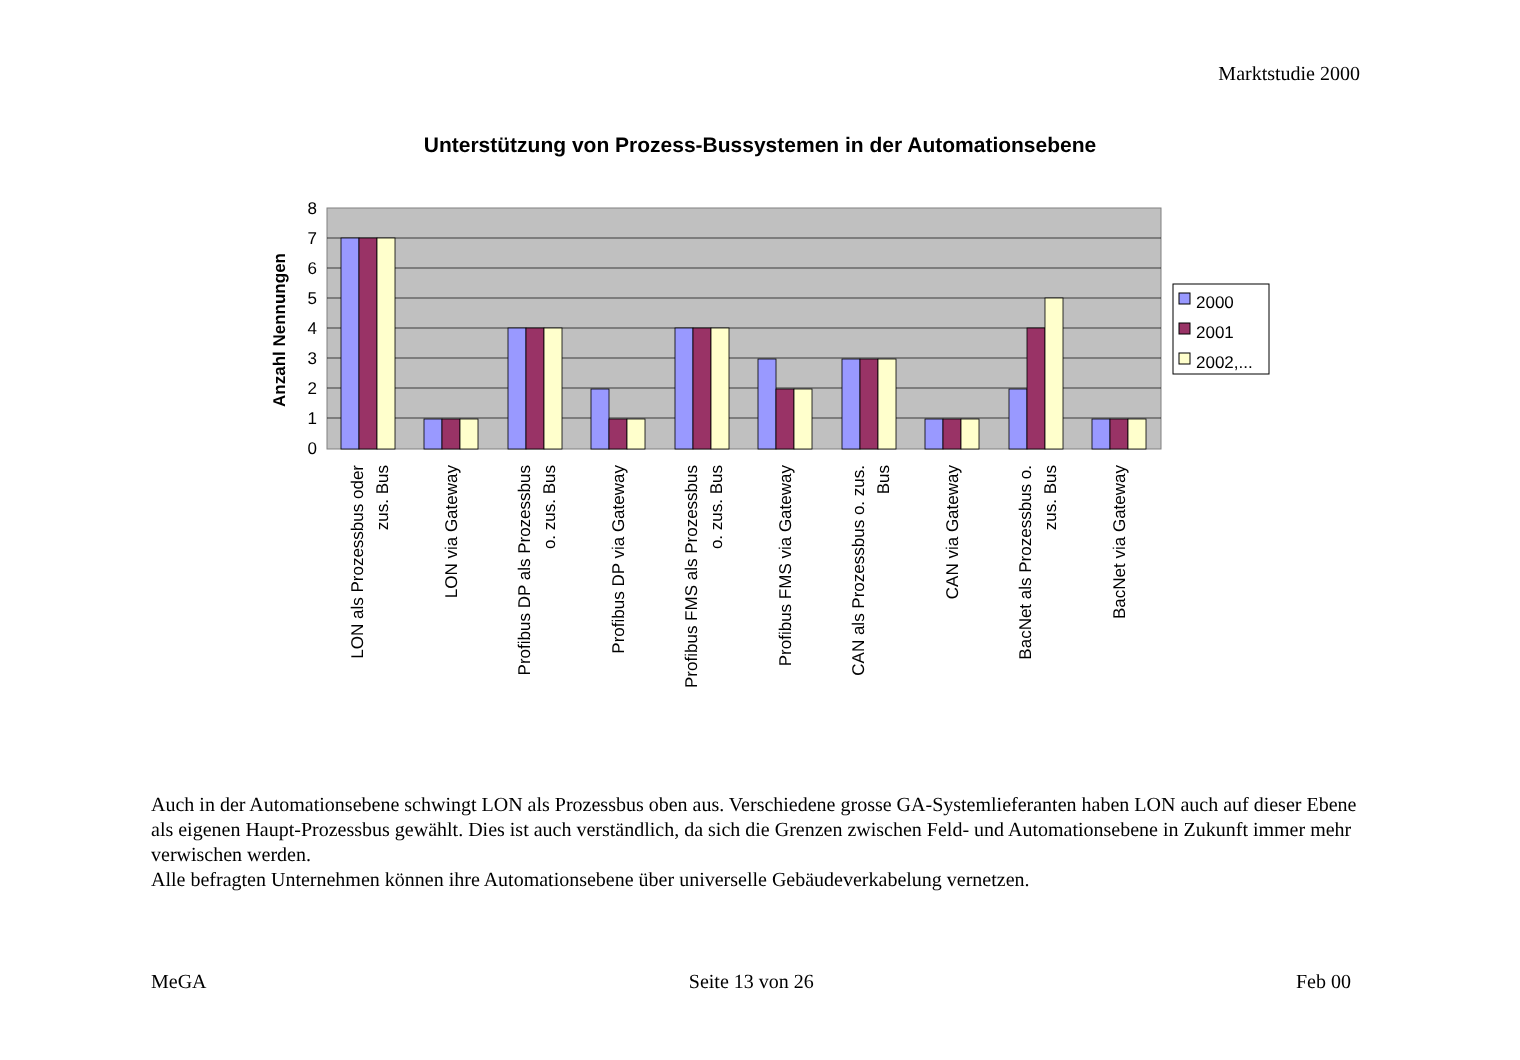Marktstudie 2000
Unterstützung von Prozess-Bussystemen in der Automationsebene
8
7
6
5
4
3
2
1
0
Anzahl Nennungen
LON als Prozessbus oder
zus. Bus
LON via Gateway
Profibus DP als Prozessbus
o. zus. Bus
Profibus DP via Gateway
Profibus FMS als Prozessbus
o. zus. Bus
Profibus FMS via Gateway
CAN als Prozessbus o. zus.
Bus
CAN via Gateway
BacNet als Prozessbus o.
zus. Bus
BacNet via Gateway
2000
2001
2002,...
Auch in der Automationsebene schwingt LON als Prozessbus oben aus. Verschiedene grosse GA-Systemlieferanten haben LON auch auf dieser Ebene als eigenen Haupt-Prozessbus gewählt. Dies ist auch verständlich, da sich die Grenzen zwischen Feld- und Automationsebene in Zukunft immer mehr verwischen werden.
Alle befragten Unternehmen können ihre Automationsebene über universelle Gebäudeverkabelung vernetzen.
MeGA Seite 13 von 26 Feb 00